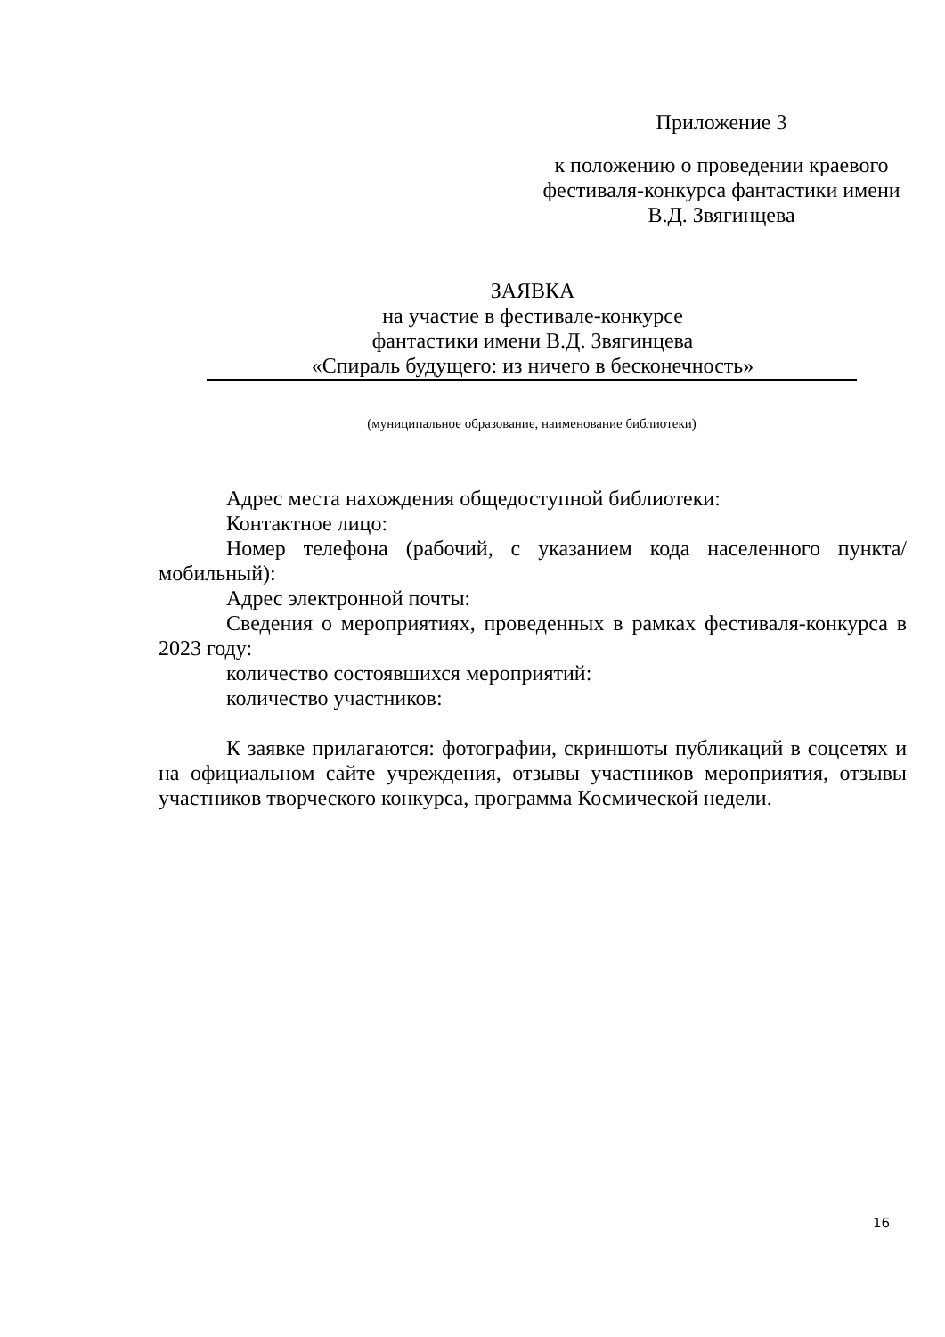Приложение 3
к положению о проведении краевого фестиваля-конкурса фантастики имени В.Д. Звягинцева
ЗАЯВКА
на участие в фестивале-конкурсе
фантастики имени В.Д. Звягинцева
«Спираль будущего: из ничего в бесконечность»
(муниципальное образование, наименование библиотеки)
Адрес места нахождения общедоступной библиотеки:
Контактное лицо:
Номер телефона (рабочий, с указанием кода населенного пункта/мобильный):
Адрес электронной почты:
Сведения о мероприятиях, проведенных в рамках фестиваля-конкурса в 2023 году:
количество состоявшихся мероприятий:
количество участников:
К заявке прилагаются: фотографии, скриншоты публикаций в соцсетях и на официальном сайте учреждения, отзывы участников мероприятия, отзывы участников творческого конкурса, программа Космической недели.
16